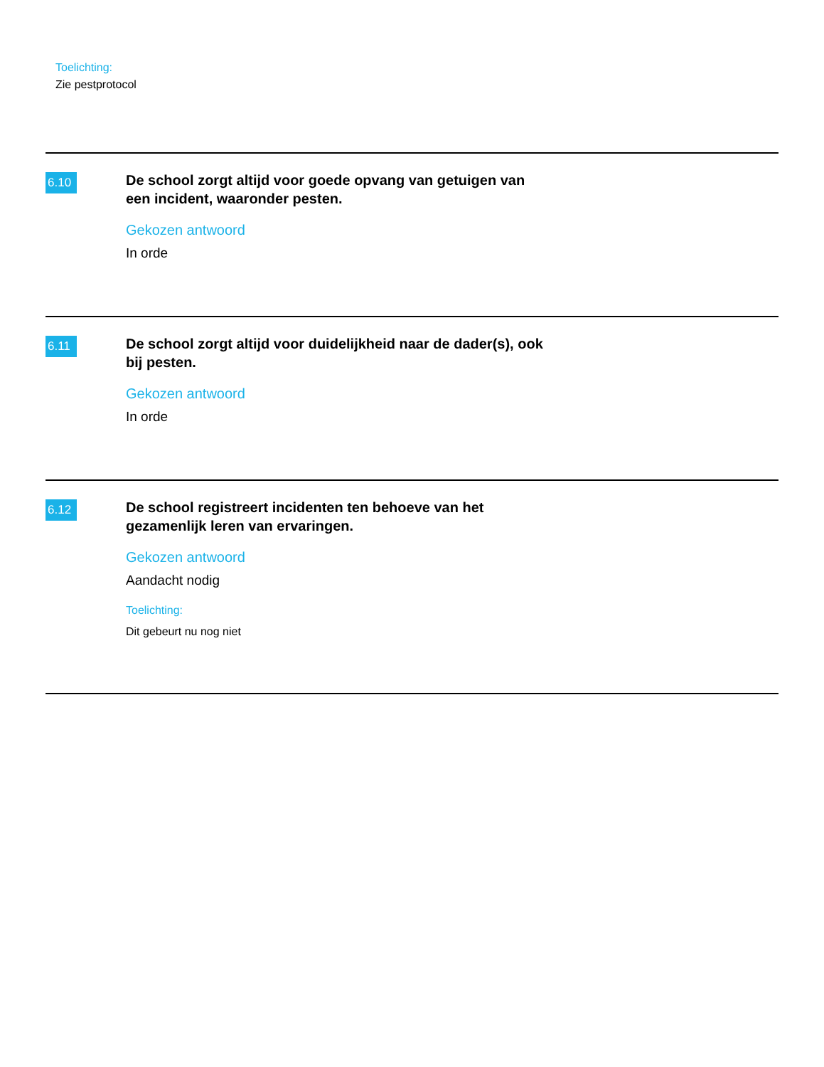Toelichting:
Zie pestprotocol
6.10
De school zorgt altijd voor goede opvang van getuigen van een incident, waaronder pesten.
Gekozen antwoord
In orde
6.11
De school zorgt altijd voor duidelijkheid naar de dader(s), ook bij pesten.
Gekozen antwoord
In orde
6.12
De school registreert incidenten ten behoeve van het gezamenlijk leren van ervaringen.
Gekozen antwoord
Aandacht nodig
Toelichting:
Dit gebeurt nu nog niet